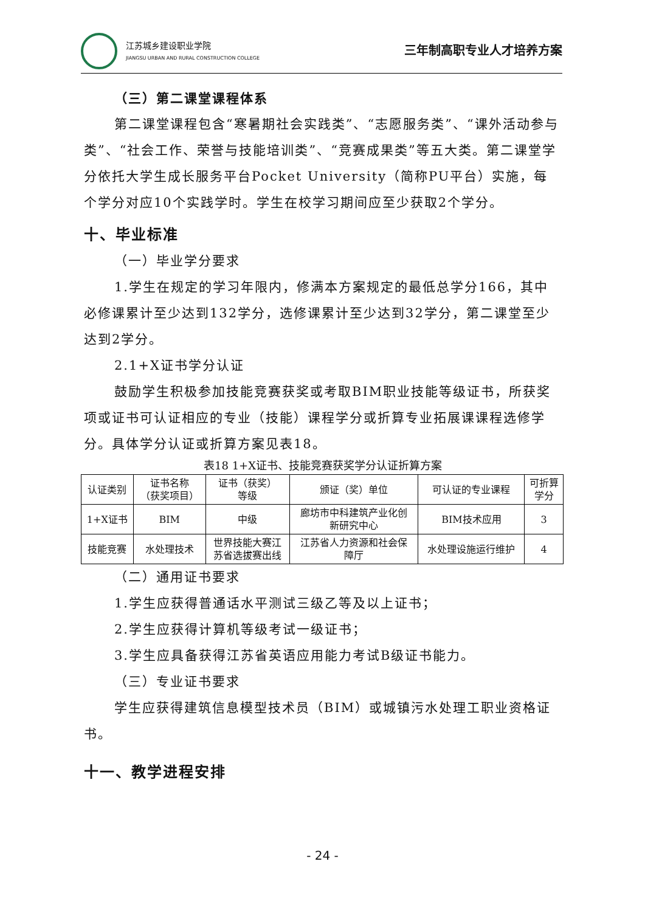江苏城乡建设职业学院
JIANGSU URBAN AND RURAL CONSTRUCTION COLLEGE
三年制高职专业人才培养方案
（三）第二课堂课程体系
第二课堂课程包含“寒暑期社会实践类”、“志愿服务类”、“课外活动参与类”、“社会工作、荣誉与技能培训类”、“竞赛成果类”等五大类。第二课堂学分依托大学生成长服务平台Pocket University（简称PU平台）实施，每个学分对应10个实践学时。学生在校学习期间应至少获取2个学分。
十、毕业标准
（一）毕业学分要求
1.学生在规定的学习年限内，修满本方案规定的最低总学分166，其中必修课累计至少达到132学分，选修课累计至少达到32学分，第二课堂至少达到2学分。
2.1+X证书学分认证
鼓励学生积极参加技能竞赛获奖或考取BIM职业技能等级证书，所获奖项或证书可认证相应的专业（技能）课程学分或折算专业拓展课课程选修学分。具体学分认证或折算方案见表18。
表18 1+X证书、技能竞赛获奖学分认证折算方案
| 认证类别 | 证书名称 （获奖项目） | 证书（获奖） 等级 | 颁证（奖）单位 | 可认证的专业课程 | 可折算 学分 |
| --- | --- | --- | --- | --- | --- |
| 1+X证书 | BIM | 中级 | 廊坊市中科建筑产业化创 新研究中心 | BIM技术应用 | 3 |
| 技能竞赛 | 水处理技术 | 世界技能大赛江 苏省选拔赛出线 | 江苏省人力资源和社会保 障厅 | 水处理设施运行维护 | 4 |
（二）通用证书要求
1.学生应获得普通话水平测试三级乙等及以上证书；
2.学生应获得计算机等级考试一级证书；
3.学生应具备获得江苏省英语应用能力考试B级证书能力。
（三）专业证书要求
学生应获得建筑信息模型技术员（BIM）或城镇污水处理工职业资格证书。
十一、教学进程安排
- 24 -